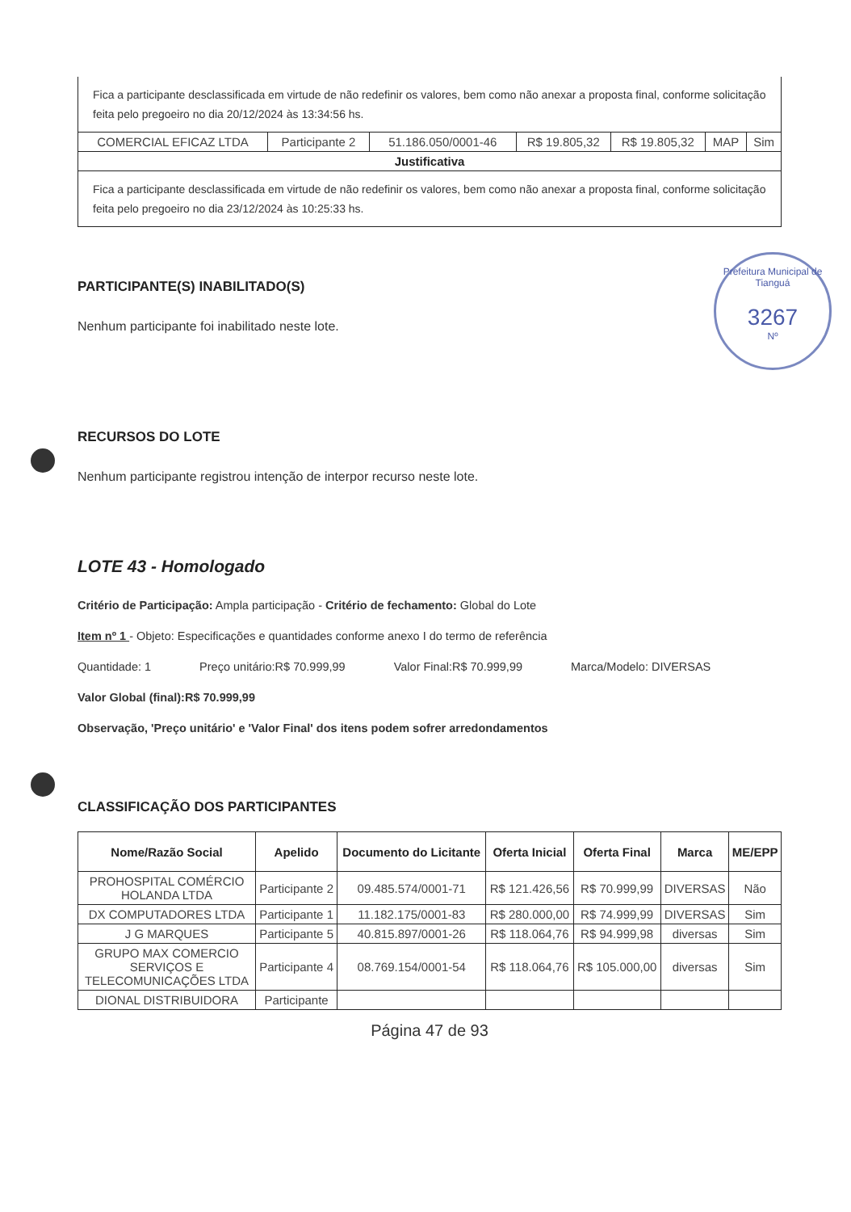Prefeitura Municipal de Tianguá
3267
Nº
Fica a participante desclassificada em virtude de não redefinir os valores, bem como não anexar a proposta final, conforme solicitação feita pelo pregoeiro no dia 20/12/2024 às 13:34:56 hs.
| COMERCIAL EFICAZ LTDA | Participante 2 | 51.186.050/0001-46 | R$ 19.805,32 | R$ 19.805,32 | MAP | Sim |
| Justificativa | | | | | | |
| Fica a participante desclassificada em virtude de não redefinir os valores, bem como não anexar a proposta final, conforme solicitação feita pelo pregoeiro no dia 23/12/2024 às 10:25:33 hs. | | | | | | |
PARTICIPANTE(S) INABILITADO(S)
Nenhum participante foi inabilitado neste lote.
RECURSOS DO LOTE
Nenhum participante registrou intenção de interpor recurso neste lote.
LOTE 43 - Homologado
Critério de Participação: Ampla participação - Critério de fechamento: Global do Lote
Item nº 1 - Objeto: Especificações e quantidades conforme anexo I do termo de referência
Quantidade: 1 Preço unitário:R$ 70.999,99 Valor Final:R$ 70.999,99 Marca/Modelo: DIVERSAS
Valor Global (final):R$ 70.999,99
Observação, 'Preço unitário' e 'Valor Final' dos itens podem sofrer arredondamentos
CLASSIFICAÇÃO DOS PARTICIPANTES
| Nome/Razão Social | Apelido | Documento do Licitante | Oferta Inicial | Oferta Final | Marca | ME/EPP |
| --- | --- | --- | --- | --- | --- | --- |
| PROHOSPITAL COMÉRCIO HOLANDA LTDA | Participante 2 | 09.485.574/0001-71 | R$ 121.426,56 | R$ 70.999,99 | DIVERSAS | Não |
| DX COMPUTADORES LTDA | Participante 1 | 11.182.175/0001-83 | R$ 280.000,00 | R$ 74.999,99 | DIVERSAS | Sim |
| J G MARQUES | Participante 5 | 40.815.897/0001-26 | R$ 118.064,76 | R$ 94.999,98 | diversas | Sim |
| GRUPO MAX COMERCIO SERVIÇOS E TELECOMUNICAÇÕES LTDA | Participante 4 | 08.769.154/0001-54 | R$ 118.064,76 | R$ 105.000,00 | diversas | Sim |
| DIONAL DISTRIBUIDORA | Participante | | | | | |
Página 47 de 93